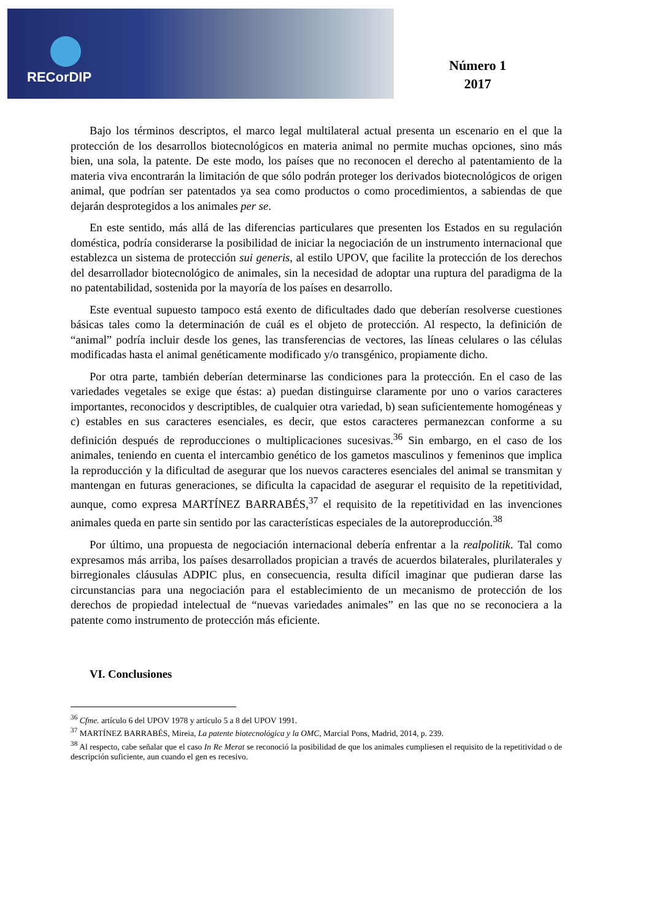RECorDIP
Número 1
2017
Bajo los términos descriptos, el marco legal multilateral actual presenta un escenario en el que la protección de los desarrollos biotecnológicos en materia animal no permite muchas opciones, sino más bien, una sola, la patente. De este modo, los países que no reconocen el derecho al patentamiento de la materia viva encontrarán la limitación de que sólo podrán proteger los derivados biotecnológicos de origen animal, que podrían ser patentados ya sea como productos o como procedimientos, a sabiendas de que dejarán desprotegidos a los animales per se.
En este sentido, más allá de las diferencias particulares que presenten los Estados en su regulación doméstica, podría considerarse la posibilidad de iniciar la negociación de un instrumento internacional que establezca un sistema de protección sui generis, al estilo UPOV, que facilite la protección de los derechos del desarrollador biotecnológico de animales, sin la necesidad de adoptar una ruptura del paradigma de la no patentabilidad, sostenida por la mayoría de los países en desarrollo.
Este eventual supuesto tampoco está exento de dificultades dado que deberían resolverse cuestiones básicas tales como la determinación de cuál es el objeto de protección. Al respecto, la definición de “animal” podría incluir desde los genes, las transferencias de vectores, las líneas celulares o las células modificadas hasta el animal genéticamente modificado y/o transgénico, propiamente dicho.
Por otra parte, también deberían determinarse las condiciones para la protección. En el caso de las variedades vegetales se exige que éstas: a) puedan distinguirse claramente por uno o varios caracteres importantes, reconocidos y descriptibles, de cualquier otra variedad, b) sean suficientemente homogéneas y c) estables en sus caracteres esenciales, es decir, que estos caracteres permanezcan conforme a su definición después de reproducciones o multiplicaciones sucesivas.<sup>36</sup> Sin embargo, en el caso de los animales, teniendo en cuenta el intercambio genético de los gametos masculinos y femeninos que implica la reproducción y la dificultad de asegurar que los nuevos caracteres esenciales del animal se transmitan y mantengan en futuras generaciones, se dificulta la capacidad de asegurar el requisito de la repetitividad, aunque, como expresa MARTÍNEZ BARRABÉS,<sup>37</sup> el requisito de la repetitividad en las invenciones animales queda en parte sin sentido por las características especiales de la autoreproducción.<sup>38</sup>
Por último, una propuesta de negociación internacional debería enfrentar a la realpolitik. Tal como expresamos más arriba, los países desarrollados propician a través de acuerdos bilaterales, plurilaterales y birregionales cláusulas ADPIC plus, en consecuencia, resulta difícil imaginar que pudieran darse las circunstancias para una negociación para el establecimiento de un mecanismo de protección de los derechos de propiedad intelectual de “nuevas variedades animales” en las que no se reconociera a la patente como instrumento de protección más eficiente.
VI. Conclusiones
<sup>36</sup> Cfme. artículo 6 del UPOV 1978 y artículo 5 a 8 del UPOV 1991.
<sup>37</sup> MARTÍNEZ BARRABÉS, Mireia, La patente biotecnológica y la OMC, Marcial Pons, Madrid, 2014, p. 239.
<sup>38</sup> Al respecto, cabe señalar que el caso In Re Merat se reconoció la posibilidad de que los animales cumpliesen el requisito de la repetitividad o de descripción suficiente, aun cuando el gen es recesivo.